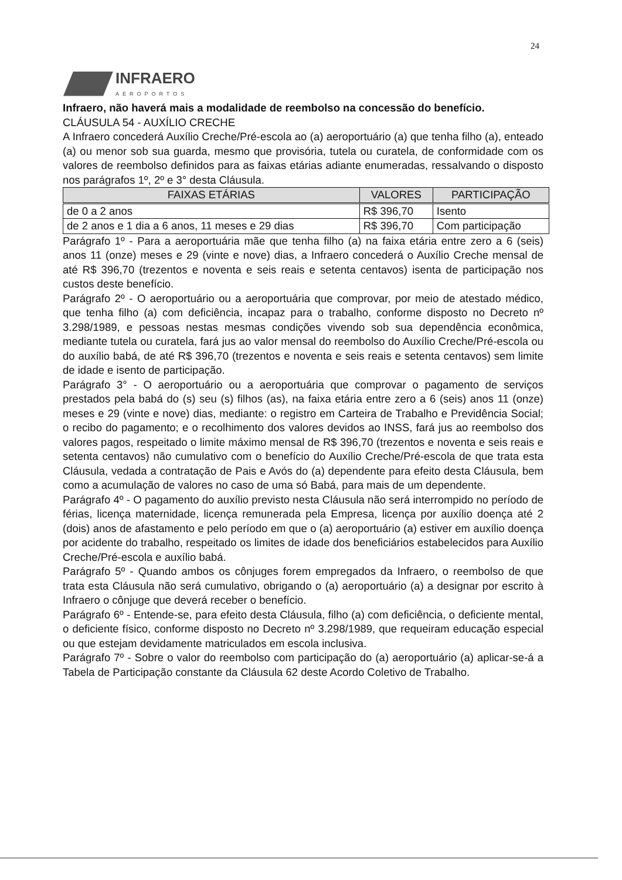24
INFRAERO
AEROPORTOS
Infraero, não haverá mais a modalidade de reembolso na concessão do benefício.
CLÁUSULA 54 - AUXÍLIO CRECHE
A Infraero concederá Auxílio Creche/Pré-escola ao (a) aeroportuário (a) que tenha filho (a), enteado (a) ou menor sob sua guarda, mesmo que provisória, tutela ou curatela, de conformidade com os valores de reembolso definidos para as faixas etárias adiante enumeradas, ressalvando o disposto nos parágrafos 1º, 2º e 3° desta Cláusula.
| FAIXAS ETÁRIAS | VALORES | PARTICIPAÇÃO |
| --- | --- | --- |
| de 0 a 2 anos | R$ 396,70 | Isento |
| de 2 anos e 1 dia a 6 anos, 11 meses e 29 dias | R$ 396,70 | Com participação |
Parágrafo 1º - Para a aeroportuária mãe que tenha filho (a) na faixa etária entre zero a 6 (seis) anos 11 (onze) meses e 29 (vinte e nove) dias, a Infraero concederá o Auxílio Creche mensal de até R$ 396,70 (trezentos e noventa e seis reais e setenta centavos) isenta de participação nos custos deste benefício.
Parágrafo 2º - O aeroportuário ou a aeroportuária que comprovar, por meio de atestado médico, que tenha filho (a) com deficiência, incapaz para o trabalho, conforme disposto no Decreto nº 3.298/1989, e pessoas nestas mesmas condições vivendo sob sua dependência econômica, mediante tutela ou curatela, fará jus ao valor mensal do reembolso do Auxílio Creche/Pré-escola ou do auxílio babá, de até R$ 396,70 (trezentos e noventa e seis reais e setenta centavos) sem limite de idade e isento de participação.
Parágrafo 3° - O aeroportuário ou a aeroportuária que comprovar o pagamento de serviços prestados pela babá do (s) seu (s) filhos (as), na faixa etária entre zero a 6 (seis) anos 11 (onze) meses e 29 (vinte e nove) dias, mediante: o registro em Carteira de Trabalho e Previdência Social; o recibo do pagamento; e o recolhimento dos valores devidos ao INSS, fará jus ao reembolso dos valores pagos, respeitado o limite máximo mensal de R$ 396,70 (trezentos e noventa e seis reais e setenta centavos) não cumulativo com o benefício do Auxílio Creche/Pré-escola de que trata esta Cláusula, vedada a contratação de Pais e Avós do (a) dependente para efeito desta Cláusula, bem como a acumulação de valores no caso de uma só Babá, para mais de um dependente.
Parágrafo 4º - O pagamento do auxílio previsto nesta Cláusula não será interrompido no período de férias, licença maternidade, licença remunerada pela Empresa, licença por auxílio doença até 2 (dois) anos de afastamento e pelo período em que o (a) aeroportuário (a) estiver em auxílio doença por acidente do trabalho, respeitado os limites de idade dos beneficiários estabelecidos para Auxílio Creche/Pré-escola e auxílio babá.
Parágrafo 5º - Quando ambos os cônjuges forem empregados da Infraero, o reembolso de que trata esta Cláusula não será cumulativo, obrigando o (a) aeroportuário (a) a designar por escrito à Infraero o cônjuge que deverá receber o benefício.
Parágrafo 6º - Entende-se, para efeito desta Cláusula, filho (a) com deficiência, o deficiente mental, o deficiente físico, conforme disposto no Decreto nº 3.298/1989, que requeiram educação especial ou que estejam devidamente matriculados em escola inclusiva.
Parágrafo 7º - Sobre o valor do reembolso com participação do (a) aeroportuário (a) aplicar-se-á a Tabela de Participação constante da Cláusula 62 deste Acordo Coletivo de Trabalho.